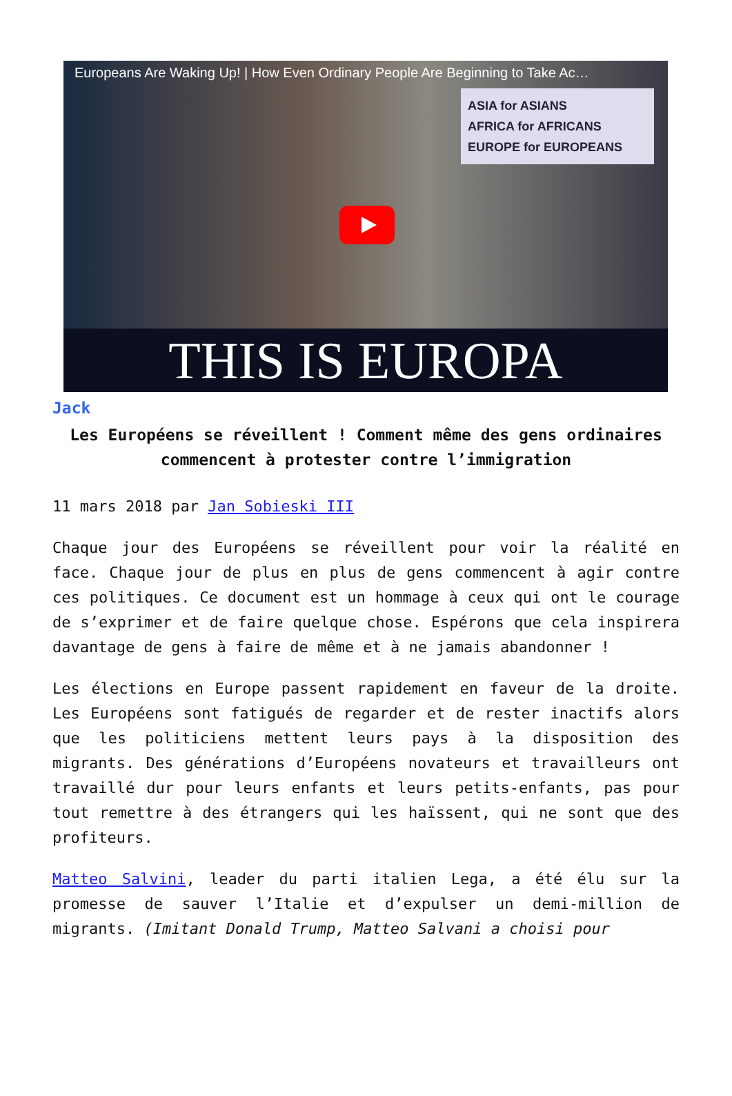Europeans Are Waking Up! | How Even Ordinary People Are Beginning to Take Ac…
ASIA for ASIANS
AFRICA for AFRICANS
EUROPE for EUROPEANS
THIS IS EUROPA
Jack
Les Européens se réveillent ! Comment même des gens ordinaires commencent à protester contre l’immigration
11 mars 2018 par Jan Sobieski III
Chaque jour des Européens se réveillent pour voir la réalité en face. Chaque jour de plus en plus de gens commencent à agir contre ces politiques. Ce document est un hommage à ceux qui ont le courage de s’exprimer et de faire quelque chose. Espérons que cela inspirera davantage de gens à faire de même et à ne jamais abandonner !
Les élections en Europe passent rapidement en faveur de la droite. Les Européens sont fatigués de regarder et de rester inactifs alors que les politiciens mettent leurs pays à la disposition des migrants. Des générations d’Européens novateurs et travailleurs ont travaillé dur pour leurs enfants et leurs petits-enfants, pas pour tout remettre à des étrangers qui les haïssent, qui ne sont que des profiteurs.
Matteo Salvini, leader du parti italien Lega, a été élu sur la promesse de sauver l’Italie et d’expulser un demi-million de migrants. (Imitant Donald Trump, Matteo Salvani a choisi pour